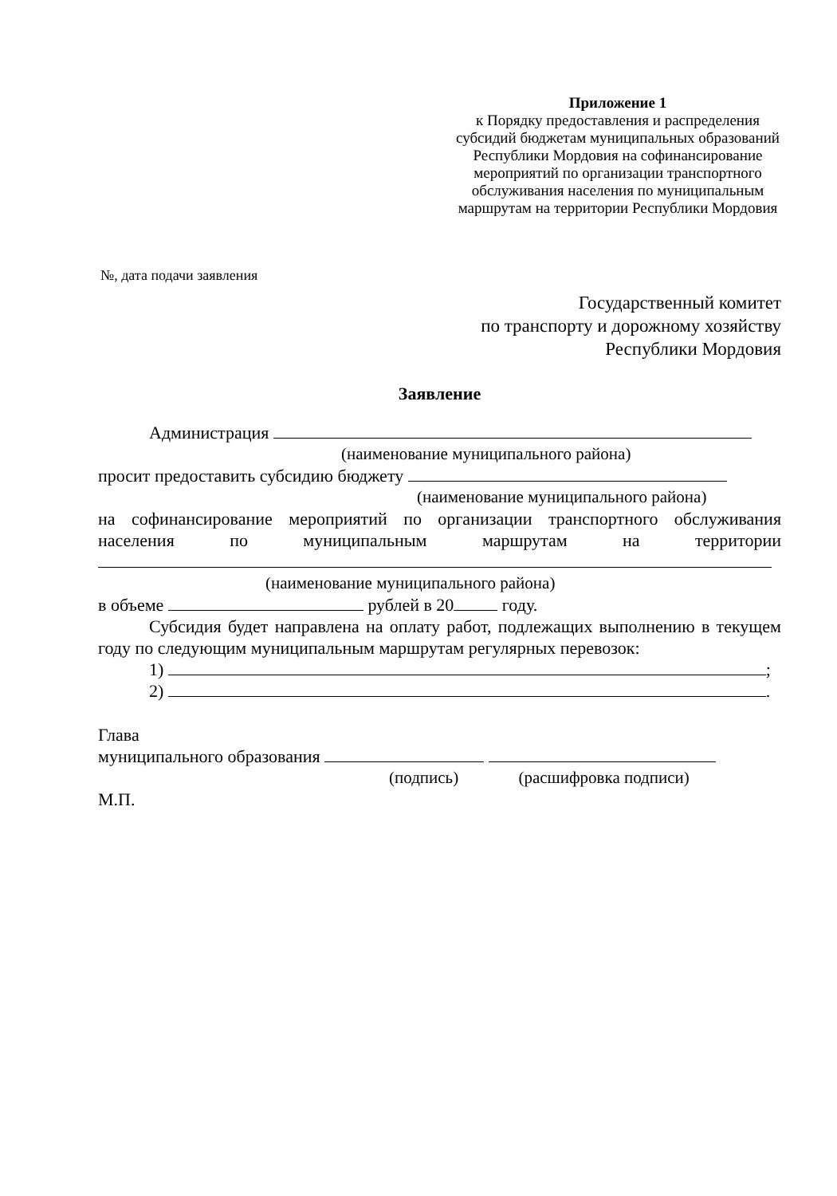Приложение 1
к Порядку предоставления и распределения субсидий бюджетам муниципальных образований Республики Мордовия на софинансирование мероприятий по организации транспортного обслуживания населения по муниципальным маршрутам на территории Республики Мордовия
№, дата подачи заявления
Государственный комитет
по транспорту и дорожному хозяйству
Республики Мордовия
Заявление
Администрация
(наименование муниципального района)
просит предоставить субсидию бюджету
(наименование муниципального района)
на софинансирование мероприятий по организации транспортного обслуживания населения по муниципальным маршрутам на территории
(наименование муниципального района)
в объеме рублей в 20 году.
Субсидия будет направлена на оплату работ, подлежащих выполнению в текущем году по следующим муниципальным маршрутам регулярных перевозок:
1) ;
2) .
Глава
муниципального образования
(подпись) (расшифровка подписи)
М.П.